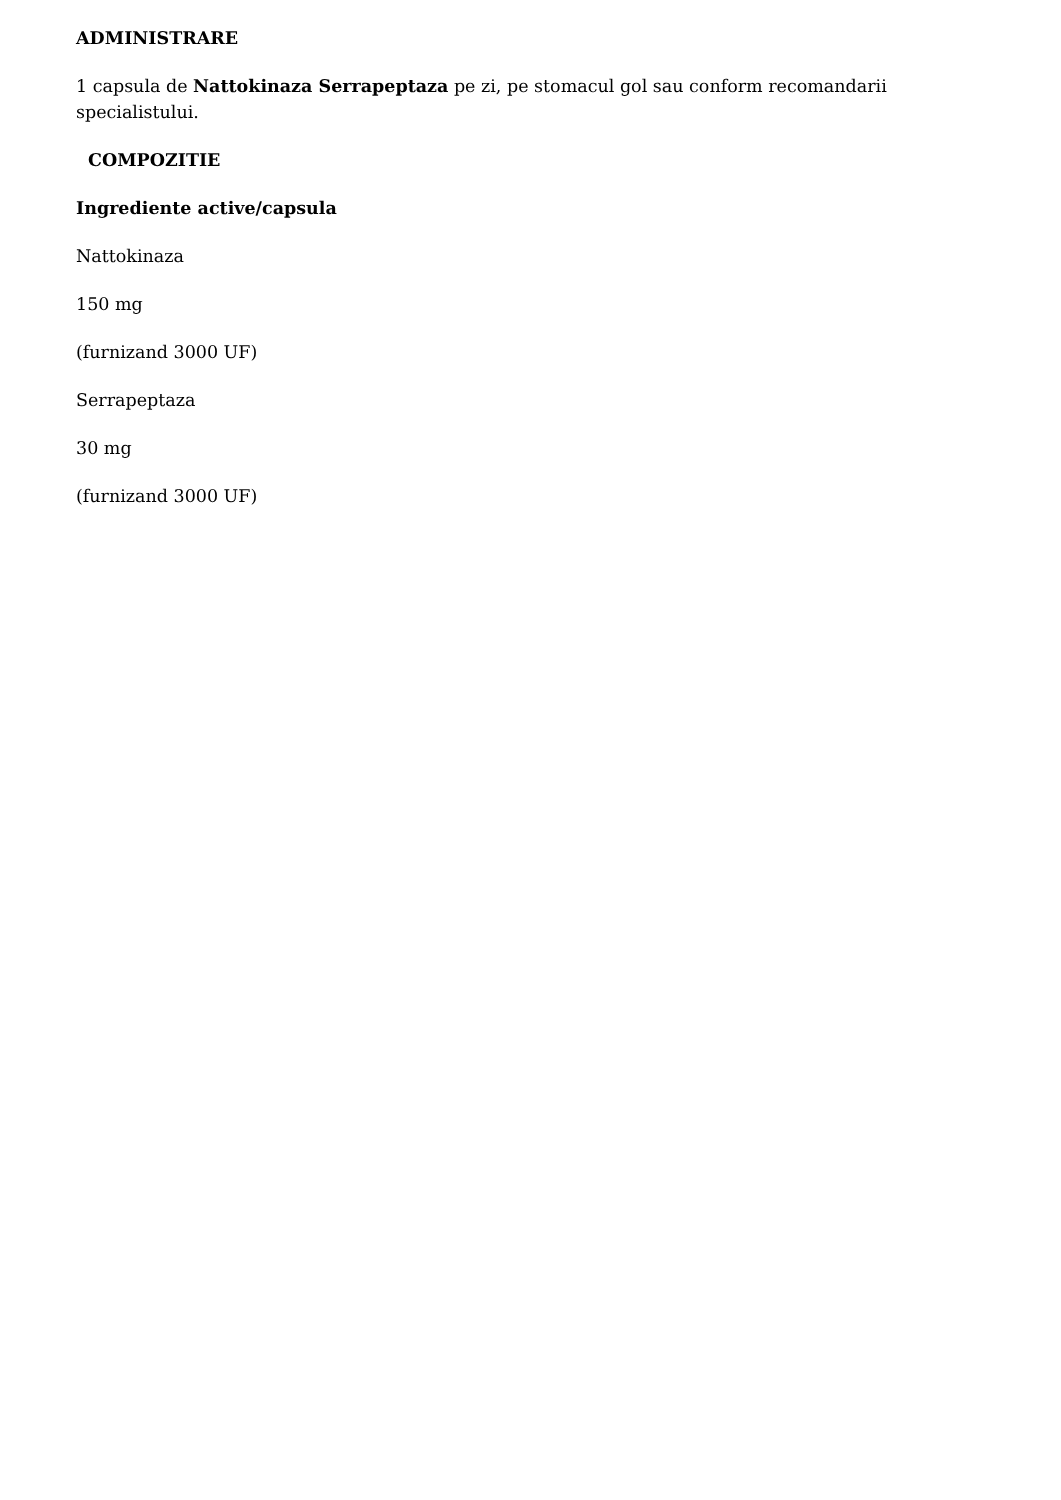ADMINISTRARE
1 capsula de Nattokinaza Serrapeptaza pe zi, pe stomacul gol sau conform recomandarii specialistului.
COMPOZITIE
Ingrediente active/capsula
Nattokinaza
150 mg
(furnizand 3000 UF)
Serrapeptaza
30 mg
(furnizand 3000 UF)